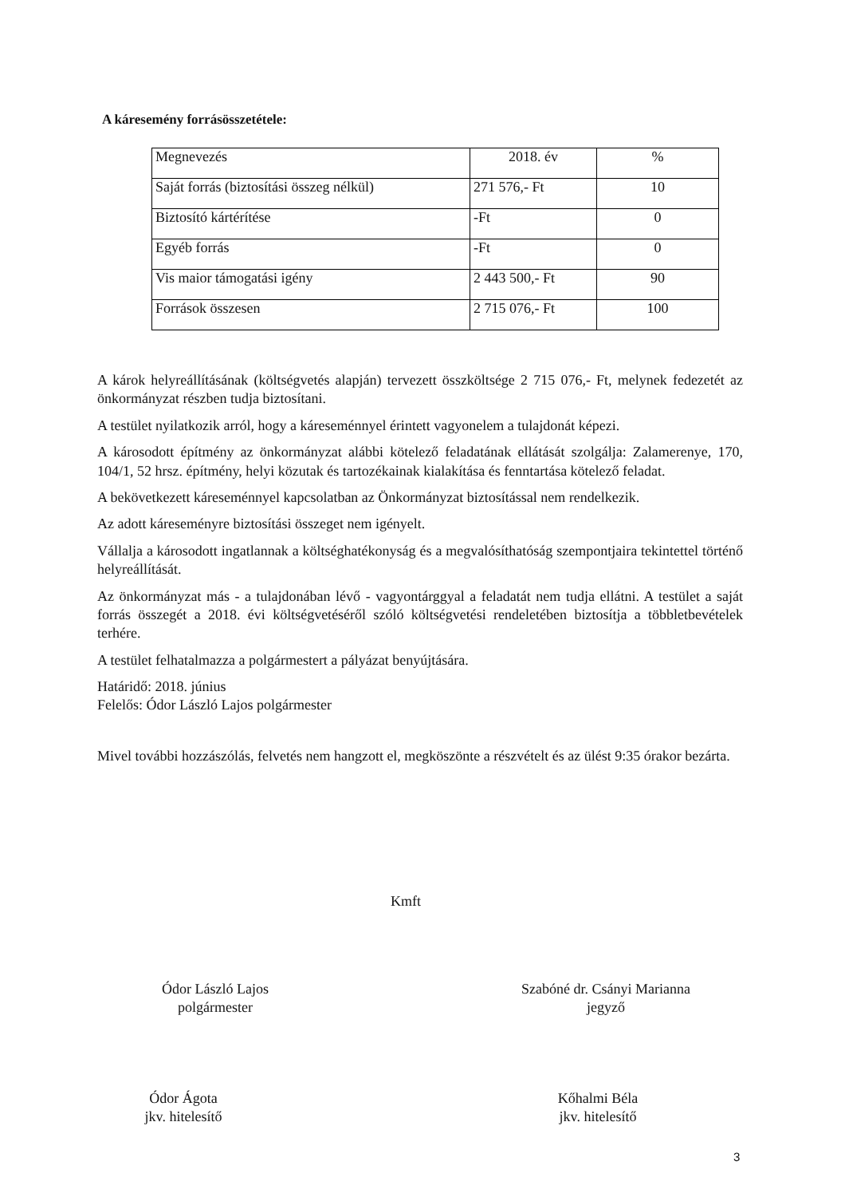A káresemény forrásösszetétele:
| Megnevezés | 2018. év | % |
| Saját forrás (biztosítási összeg nélkül) | 271 576,- Ft | 10 |
| Biztosító kártérítése | -Ft | 0 |
| Egyéb forrás | -Ft | 0 |
| Vis maior támogatási igény | 2 443 500,- Ft | 90 |
| Források összesen | 2 715 076,- Ft | 100 |
A károk helyreállításának (költségvetés alapján) tervezett összköltsége 2 715 076,- Ft, melynek fedezetét az önkormányzat részben tudja biztosítani.
A testület nyilatkozik arról, hogy a káreseménnyel érintett vagyonelem a tulajdonát képezi.
A károsodott építmény az önkormányzat alábbi kötelező feladatának ellátását szolgálja: Zalamerenye, 170, 104/1, 52 hrsz. építmény, helyi közutak és tartozékainak kialakítása és fenntartása kötelező feladat.
A bekövetkezett káreseménnyel kapcsolatban az Önkormányzat biztosítással nem rendelkezik.
Az adott káreseményre biztosítási összeget nem igényelt.
Vállalja a károsodott ingatlannak a költséghatékonyság és a megvalósíthatóság szempontjaira tekintettel történő helyreállítását.
Az önkormányzat más - a tulajdonában lévő - vagyontárggyal a feladatát nem tudja ellátni. A testület a saját forrás összegét a 2018. évi költségvetéséről szóló költségvetési rendeletében biztosítja a többletbevételek terhére.
A testület felhatalmazza a polgármestert a pályázat benyújtására.
Határidő: 2018. június
Felelős: Ódor László Lajos polgármester
Mivel további hozzászólás, felvetés nem hangzott el, megköszönte a részvételt és az ülést 9:35 órakor bezárta.
Kmft
Ódor László Lajos
polgármester
Szabóné dr. Csányi Marianna
jegyző
Ódor Ágota
jkv. hitelesítő
Kőhalmi Béla
jkv. hitelesítő
3